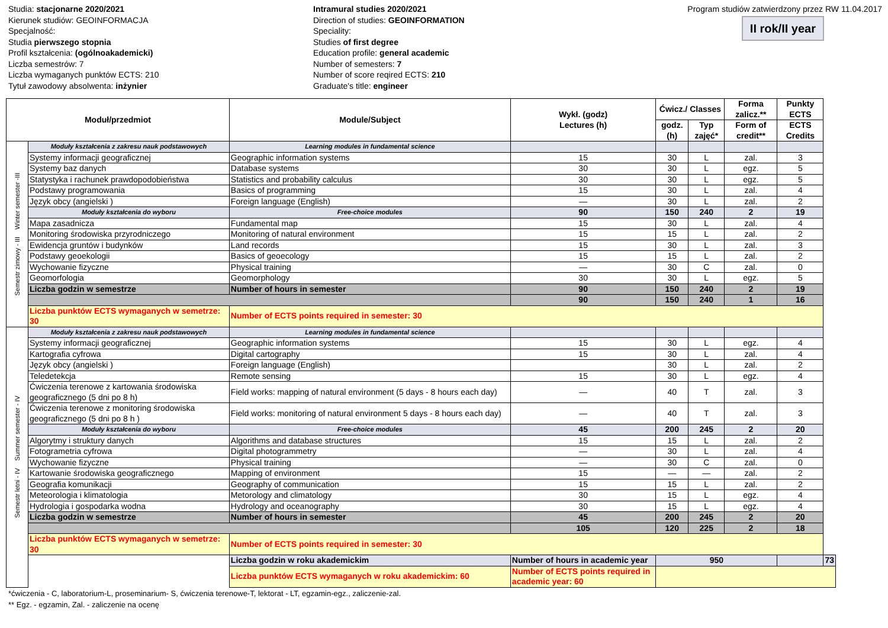Studia: stacjonarne 2020/2021
Kierunek studiów: GEOINFORMACJA
Specjalność:
Studia pierwszego stopnia
Profil kształcenia: (ogólnoakademicki)
Liczba semestrów: 7
Liczba wymaganych punktów ECTS: 210
Tytuł zawodowy absolwenta: inżynier
Intramural studies 2020/2021
Direction of studies: GEOINFORMATION
Speciality:
Studies of first degree
Education profile: general academic
Number of semesters: 7
Number of score reqired ECTS: 210
Graduate's title: engineer
Program studiów zatwierdzony przez RW 11.04.2017
II rok/II year
| Moduł/przedmiot | | Module/Subject | Wykł. (godz) Lectures (h) | Ćwicz./ Classes | | Forma zalicz.** | Punkty ECTS | |
| --- | --- | --- | --- | --- | --- | --- | --- | --- |
| | | | | godz. (h) | Typ zajęć* | Form of credit** | ECTS Credits | |
| Semestr zimowy - III Winter semester -III | Moduły kształcenia z zakresu nauk podstawowych | Learning modules in fundamental science | | | | | | |
| | Systemy informacji geograficznej | Geographic information systems | 15 | 30 | L | zal. | 3 | |
| | Systemy baz danych | Database systems | 30 | 30 | L | egz. | 5 | |
| | Statystyka i rachunek prawdopodobieństwa | Statistics and probability calculus | 30 | 30 | L | egz. | 5 | |
| | Podstawy programowania | Basics of programming | 15 | 30 | L | zal. | 4 | |
| | Język obcy (angielski ) | Foreign language (English) | — | 30 | L | zal. | 2 | |
| | Moduły kształcenia do wyboru | Free-choice modules | 90 | 150 | 240 | 2 | 19 | |
| | Mapa zasadnicza | Fundamental map | 15 | 30 | L | zal. | 4 | |
| | Monitoring środowiska przyrodniczego | Monitoring of natural environment | 15 | 15 | L | zal. | 2 | |
| | Ewidencja gruntów i budynków | Land records | 15 | 30 | L | zal. | 3 | |
| | Podstawy geoekologii | Basics of geoecology | 15 | 15 | L | zal. | 2 | |
| | Wychowanie fizyczne | Physical training | — | 30 | C | zal. | 0 | |
| | Geomorfologia | Geomorphology | 30 | 30 | L | egz. | 5 | |
| | Liczba godzin w semestrze | Number of hours in semester | 90 | 150 | 240 | 2 | 19 | |
| | | | 90 | 150 | 240 | 1 | 16 | |
| | Liczba punktów ECTS wymaganych w semetrze: 30 | Number of ECTS points required in semester: 30 | | | | | | |
| Semestr letni - IV Summer semester - IV | Moduły kształcenia z zakresu nauk podstawowych | Learning modules in fundamental science | | | | | | |
| | Systemy informacji geograficznej | Geographic information systems | 15 | 30 | L | egz. | 4 | |
| | Kartografia cyfrowa | Digital cartography | 15 | 30 | L | zal. | 4 | |
| | Język obcy (angielski ) | Foreign language (English) | | 30 | L | zal. | 2 | |
| | Teledetekcja | Remote sensing | 15 | 30 | L | egz. | 4 | |
| | Ćwiczenia terenowe z kartowania środowiska geograficznego (5 dni po 8 h) | Field works: mapping of natural environment (5 days - 8 hours each day) | — | 40 | T | zal. | 3 | |
| | Ćwiczenia terenowe z monitoring środowiska geograficznego (5 dni po 8 h ) | Field works: monitoring of natural environment 5 days - 8 hours each day) | — | 40 | T | zal. | 3 | |
| | Moduły kształcenia do wyboru | Free-choice modules | 45 | 200 | 245 | 2 | 20 | |
| | Algorytmy i struktury danych | Algorithms and database structures | 15 | 15 | L | zal. | 2 | |
| | Fotogrametria cyfrowa | Digital photogrammetry | — | 30 | L | zal. | 4 | |
| | Wychowanie fizyczne | Physical training | — | 30 | C | zal. | 0 | |
| | Kartowanie środowiska geograficznego | Mapping of environment | 15 | — | — | zal. | 2 | |
| | Geografia komunikacji | Geography of communication | 15 | 15 | L | zal. | 2 | |
| | Meteorologia i klimatologia | Metorology and climatology | 30 | 15 | L | egz. | 4 | |
| | Hydrologia i gospodarka wodna | Hydrology and oceanography | 30 | 15 | L | egz. | 4 | |
| | Liczba godzin w semestrze | Number of hours in semester | 45 | 200 | 245 | 2 | 20 | |
| | | | 105 | 120 | 225 | 2 | 18 | |
| | Liczba punktów ECTS wymaganych w semetrze: 30 | Number of ECTS points required in semester: 30 | | | | | | |
| | | Liczba godzin w roku akademickim | Number of hours in academic year | 950 | | | | 73 |
| | | Liczba punktów ECTS wymaganych w roku akademickim: 60 | Number of ECTS points required in academic year: 60 | | | | | |
*ćwiczenia - C, laboratorium-L, proseminarium- S, ćwiczenia terenowe-T, lektorat - LT, egzamin-egz., zaliczenie-zal.
** Egz. - egzamin, Zal. - zaliczenie na ocenę